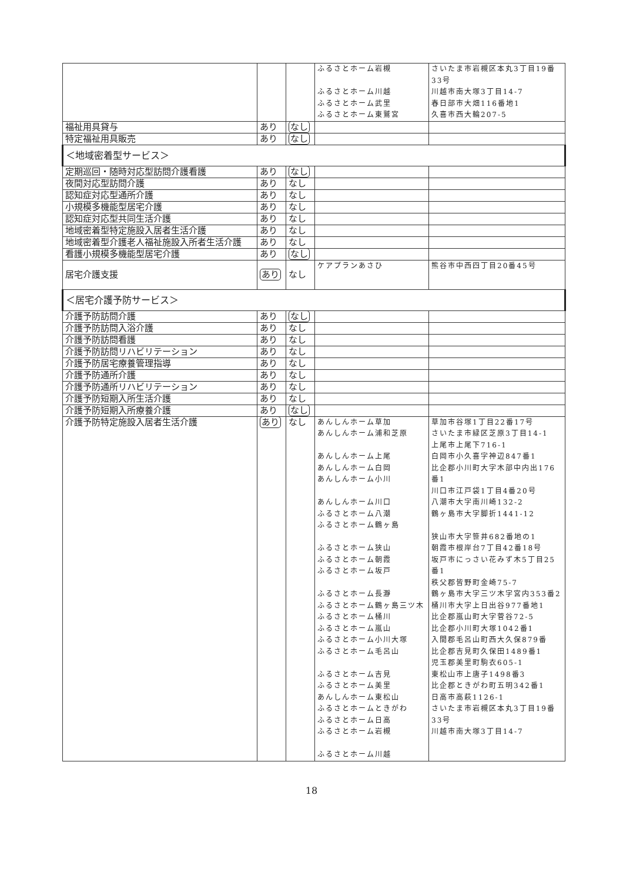| | | | ふるさとホーム岩槻 ふるさとホーム川越 ふるさとホーム武里 ふるさとホーム東鷲宮 | さいたま市岩槻区本丸3丁目19番33号 川越市南大塚3丁目14-7 春日部市大畑116番地1 久喜市西大輪207-5 |
| 福祉用具貸与 | あり | なし | | |
| 特定福祉用具販売 | あり | なし | | |
| ＜地域密着型サービス＞ | | | | |
| 定期巡回・随時対応型訪問介護看護 | あり | なし | | |
| 夜間対応型訪問介護 | あり | なし | | |
| 認知症対応型通所介護 | あり | なし | | |
| 小規模多機能型居宅介護 | あり | なし | | |
| 認知症対応型共同生活介護 | あり | なし | | |
| 地域密着型特定施設入居者生活介護 | あり | なし | | |
| 地域密着型介護老人福祉施設入所者生活介護 | あり | なし | | |
| 看護小規模多機能型居宅介護 | あり | なし | | |
| 居宅介護支援 | あり | なし | ケアプランあさひ | 熊谷市中西四丁目20番45号 |
| ＜居宅介護予防サービス＞ | | | | |
| 介護予防訪問介護 | あり | なし | | |
| 介護予防訪問入浴介護 | あり | なし | | |
| 介護予防訪問看護 | あり | なし | | |
| 介護予防訪問リハビリテーション | あり | なし | | |
| 介護予防居宅療養管理指導 | あり | なし | | |
| 介護予防通所介護 | あり | なし | | |
| 介護予防通所リハビリテーション | あり | なし | | |
| 介護予防短期入所生活介護 | あり | なし | | |
| 介護予防短期入所療養介護 | あり | なし | | |
| 介護予防特定施設入居者生活介護 | あり | なし | あんしんホーム草加 あんしんホーム浦和芝原 あんしんホーム上尾 あんしんホーム白岡 あんしんホーム小川 あんしんホーム川口 ふるさとホーム八潮 ふるさとホーム鶴ヶ島 ふるさとホーム狭山 ふるさとホーム朝霞 ふるさとホーム坂戸 ふるさとホーム長瀞 ふるさとホーム鶴ヶ島三ツ木 ふるさとホーム桶川 ふるさとホーム嵐山 ふるさとホーム小川大塚 ふるさとホーム毛呂山 ふるさとホーム吉見 ふるさとホーム美里 あんしんホーム東松山 ふるさとホームときがわ ふるさとホーム日高 ふるさとホーム岩槻 ふるさとホーム川越 | 草加市谷塚1丁目22番17号 さいたま市緑区芝原3丁目14-1 上尾市上尾下716-1 白岡市小久喜字神辺847番1 比企郡小川町大字木部中内出176番1 川口市江戸袋1丁目4番20号 八潮市大字南川崎132-2 鶴ヶ島市大字脚折1441-12 狭山市大字笹井682番地の1 朝霞市根岸台7丁目42番18号 坂戸市にっさい花みず木5丁目25番1 秩父郡皆野町金崎75-7 鶴ヶ島市大字三ツ木字宮内353番2 桶川市大字上日出谷977番地1 比企郡嵐山町大字菅谷72-5 比企郡小川町大塚1042番1 入間郡毛呂山町西大久保879番 比企郡吉見町久保田1489番1 児玉郡美里町駒衣605-1 東松山市上唐子1498番3 比企郡ときがわ町五明342番1 日高市高萩1126-1 さいたま市岩槻区本丸3丁目19番33号 川越市南大塚3丁目14-7 |
18